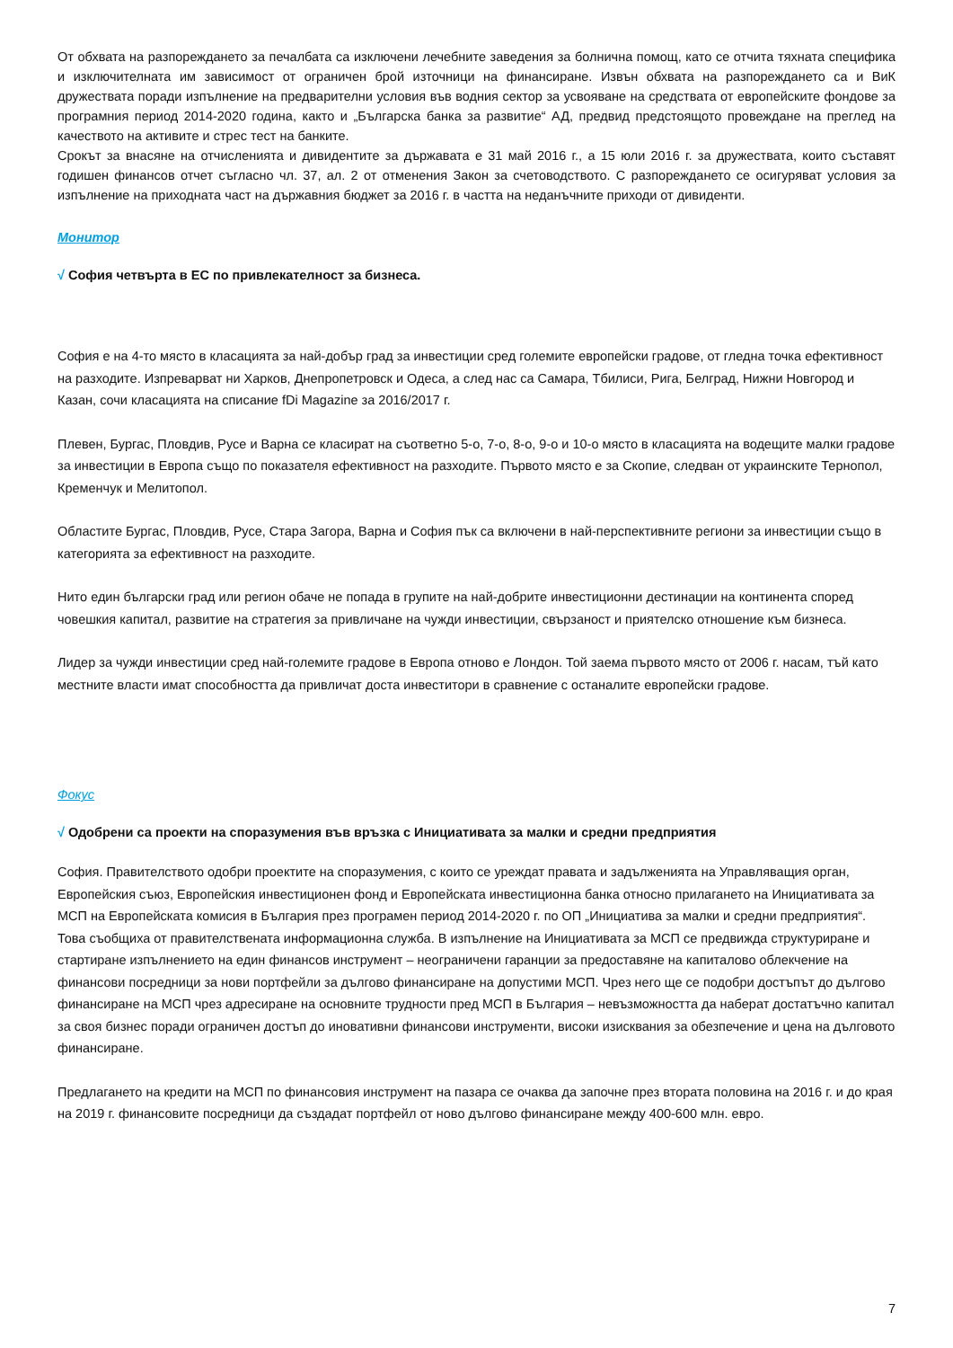От обхвата на разпореждането за печалбата са изключени лечебните заведения за болнична помощ, като се отчита тяхната специфика и изключителната им зависимост от ограничен брой източници на финансиране. Извън обхвата на разпореждането са и ВиК дружествата поради изпълнение на предварителни условия във водния сектор за усвояване на средствата от европейските фондове за програмния период 2014-2020 година, както и „Българска банка за развитие“ АД, предвид предстоящото провеждане на преглед на качеството на активите и стрес тест на банките.
Срокът за внасяне на отчисленията и дивидентите за държавата е 31 май 2016 г., а 15 юли 2016 г. за дружествата, които съставят годишен финансов отчет съгласно чл. 37, ал. 2 от отменения Закон за счетоводството. С разпореждането се осигуряват условия за изпълнение на приходната част на държавния бюджет за 2016 г. в частта на неданъчните приходи от дивиденти.
Монитор
√ София четвърта в ЕС по привлекателност за бизнеса.
София е на 4-то място в класацията за най-добър град за инвестиции сред големите европейски градове, от гледна точка ефективност на разходите. Изпреварват ни Харков, Днепропетровск и Одеса, а след нас са Самара, Тбилиси, Рига, Белград, Нижни Новгород и Казан, сочи класацията на списание fDi Magazine за 2016/2017 г.
Плевен, Бургас, Пловдив, Русе и Варна се класират на съответно 5-о, 7-о, 8-о, 9-о и 10-о място в класацията на водещите малки градове за инвестиции в Европа също по показателя ефективност на разходите. Първото място е за Скопие, следван от украинските Тернопол, Кременчук и Мелитопол.
Областите Бургас, Пловдив, Русе, Стара Загора, Варна и София пък са включени в най-перспективните региони за инвестиции също в категорията за ефективност на разходите.
Нито един български град или регион обаче не попада в групите на най-добрите инвестиционни дестинации на континента според човешкия капитал, развитие на стратегия за привличане на чужди инвестиции, свързаност и приятелско отношение към бизнеса.
Лидер за чужди инвестиции сред най-големите градове в Европа отново е Лондон. Той заема първото място от 2006 г. насам, тъй като местните власти имат способността да привличат доста инвеститори в сравнение с останалите европейски градове.
Фокус
√ Одобрени са проекти на споразумения във връзка с Инициативата за малки и средни предприятия
София. Правителството одобри проектите на споразумения, с които се уреждат правата и задълженията на Управляващия орган, Европейския съюз, Европейския инвестиционен фонд и Европейската инвестиционна банка относно прилагането на Инициативата за МСП на Европейската комисия в България през програмен период 2014-2020 г. по ОП „Инициатива за малки и средни предприятия“. Това съобщиха от правителствената информационна служба. В изпълнение на Инициативата за МСП се предвижда структуриране и стартиране изпълнението на един финансов инструмент – неограничени гаранции за предоставяне на капиталово облекчение на финансови посредници за нови портфейли за дългово финансиране на допустими МСП. Чрез него ще се подобри достъпът до дългово финансиране на МСП чрез адресиране на основните трудности пред МСП в България – невъзможността да наберат достатъчно капитал за своя бизнес поради ограничен достъп до иновативни финансови инструменти, високи изисквания за обезпечение и цена на дълговото финансиране.
Предлагането на кредити на МСП по финансовия инструмент на пазара се очаква да започне през втората половина на 2016 г. и до края на 2019 г. финансовите посредници да създадат портфейл от ново дългово финансиране между 400-600 млн. евро.
7